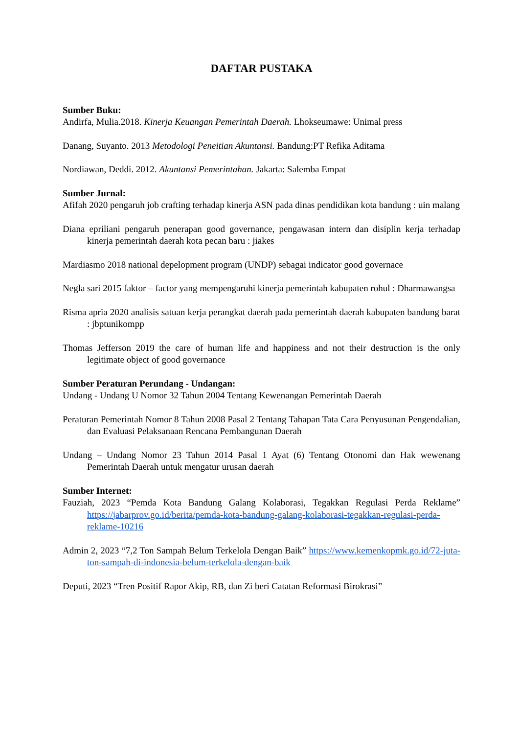DAFTAR PUSTAKA
Sumber Buku:
Andirfa, Mulia.2018. Kinerja Keuangan Pemerintah Daerah. Lhokseumawe: Unimal press
Danang, Suyanto. 2013 Metodologi Peneitian Akuntansi. Bandung:PT Refika Aditama
Nordiawan, Deddi. 2012. Akuntansi Pemerintahan. Jakarta: Salemba Empat
Sumber Jurnal:
Afifah 2020 pengaruh job crafting terhadap kinerja ASN pada dinas pendidikan kota bandung : uin malang
Diana epriliani pengaruh penerapan good governance, pengawasan intern dan disiplin kerja terhadap kinerja pemerintah daerah kota pecan baru : jiakes
Mardiasmo 2018 national depelopment program (UNDP) sebagai indicator good governace
Negla sari 2015 faktor – factor yang mempengaruhi kinerja pemerintah kabupaten rohul : Dharmawangsa
Risma apria 2020 analisis satuan kerja perangkat daerah pada pemerintah daerah kabupaten bandung barat : jbptunikompp
Thomas Jefferson 2019 the care of human life and happiness and not their destruction is the only legitimate object of good governance
Sumber Peraturan Perundang - Undangan:
Undang - Undang U Nomor 32 Tahun 2004 Tentang Kewenangan Pemerintah Daerah
Peraturan Pemerintah Nomor 8 Tahun 2008 Pasal 2 Tentang Tahapan Tata Cara Penyusunan Pengendalian, dan Evaluasi Pelaksanaan Rencana Pembangunan Daerah
Undang – Undang Nomor 23 Tahun 2014 Pasal 1 Ayat (6) Tentang Otonomi dan Hak wewenang Pemerintah Daerah untuk mengatur urusan daerah
Sumber Internet:
Fauziah, 2023 “Pemda Kota Bandung Galang Kolaborasi, Tegakkan Regulasi Perda Reklame” https://jabarprov.go.id/berita/pemda-kota-bandung-galang-kolaborasi-tegakkan-regulasi-perda-reklame-10216
Admin 2, 2023 “7,2 Ton Sampah Belum Terkelola Dengan Baik” https://www.kemenkopmk.go.id/72-juta-ton-sampah-di-indonesia-belum-terkelola-dengan-baik
Deputi, 2023 “Tren Positif Rapor Akip, RB, dan Zi beri Catatan Reformasi Birokrasi”